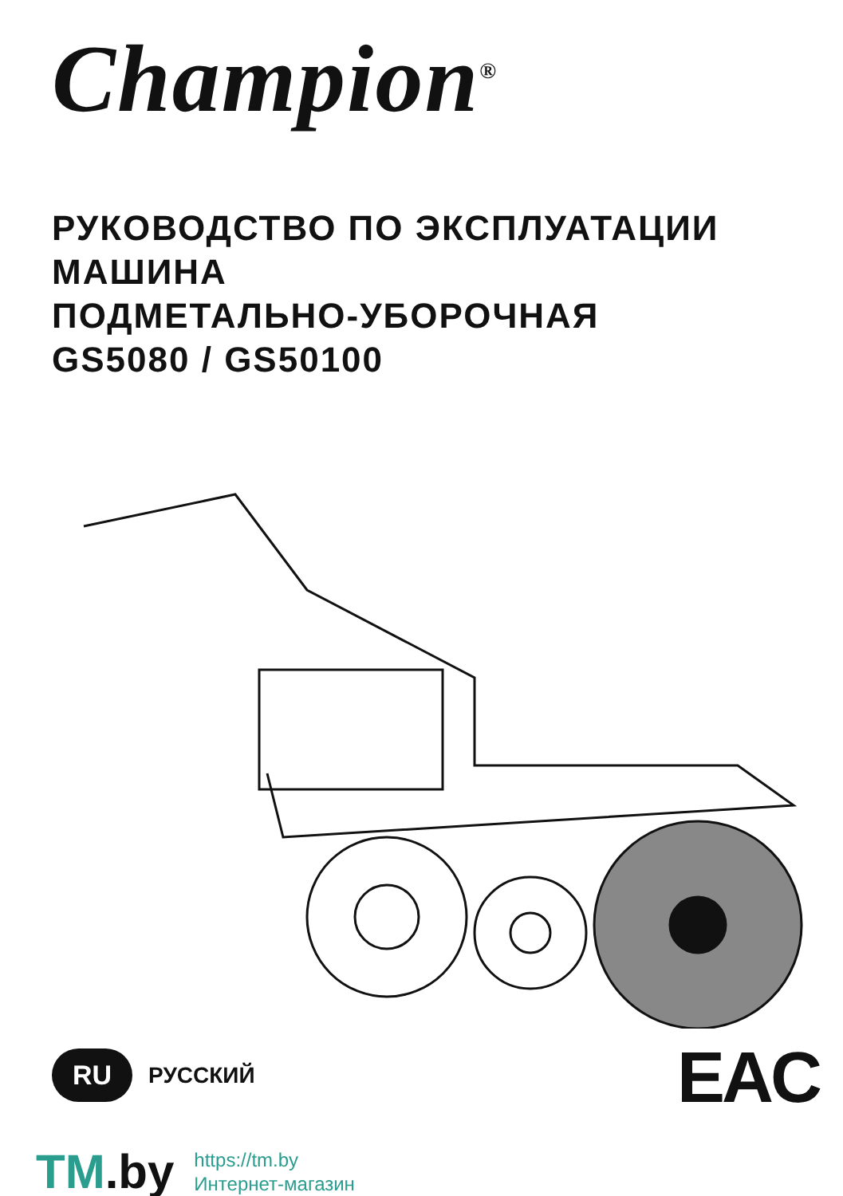Champion<sup>®</sup>
РУКОВОДСТВО ПО ЭКСПЛУАТАЦИИ
МАШИНА
ПОДМЕТАЛЬНО-УБОРОЧНАЯ
GS5080 / GS50100
RU РУССКИЙ EAC
TM.by
https://tm.by
Интернет-магазин